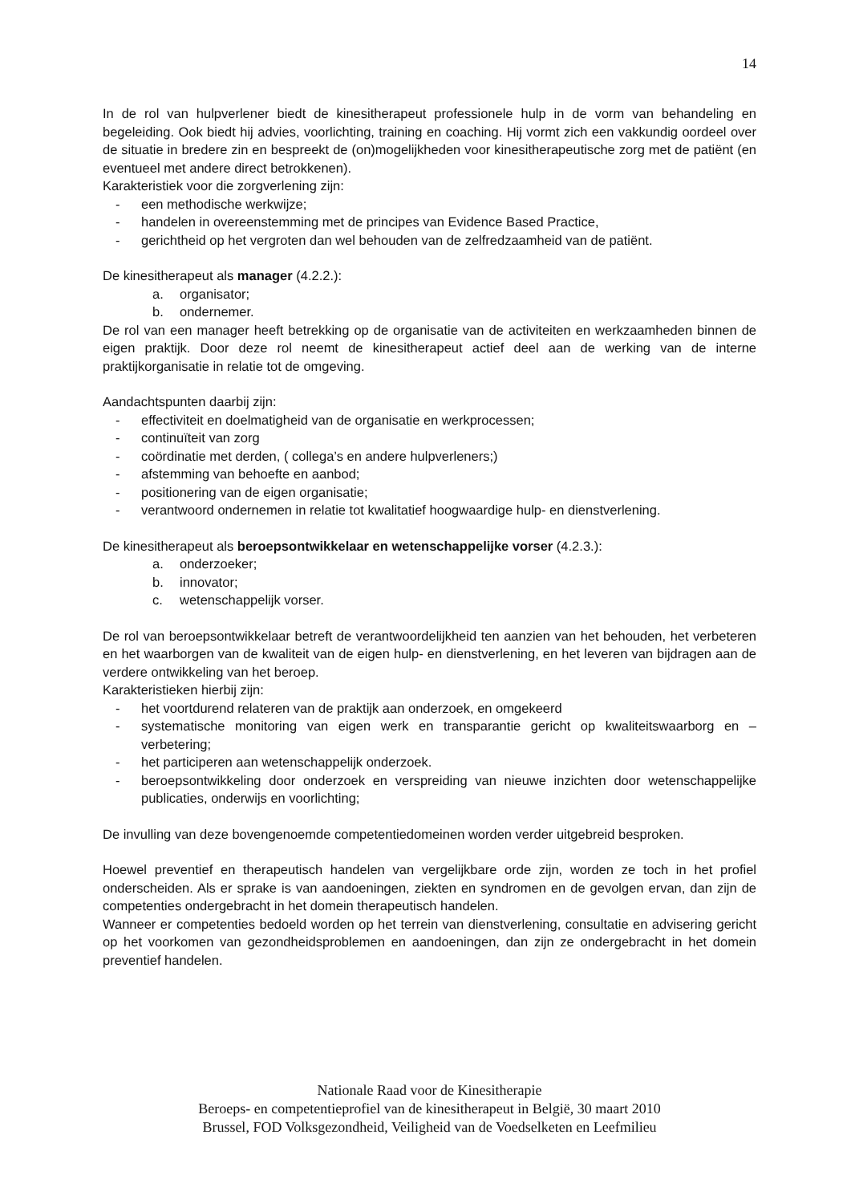14
In de rol van hulpverlener biedt de kinesitherapeut professionele hulp in de vorm van behandeling en begeleiding. Ook biedt hij advies, voorlichting, training en coaching. Hij vormt zich een vakkundig oordeel over de situatie in bredere zin en bespreekt de (on)mogelijkheden voor kinesitherapeutische zorg met de patiënt (en eventueel met andere direct betrokkenen).
Karakteristiek voor die zorgverlening zijn:
- een methodische werkwijze;
- handelen in overeenstemming met de principes van Evidence Based Practice,
- gerichtheid op het vergroten dan wel behouden van de zelfredzaamheid van de patiënt.
De kinesitherapeut als manager (4.2.2.):
a. organisator;
b. ondernemer.
De rol van een manager heeft betrekking op de organisatie van de activiteiten en werkzaamheden binnen de eigen praktijk. Door deze rol neemt de kinesitherapeut actief deel aan de werking van de interne praktijkorganisatie in relatie tot de omgeving.
Aandachtspunten daarbij zijn:
- effectiviteit en doelmatigheid van de organisatie en werkprocessen;
- continuïteit van zorg
- coördinatie met derden, ( collega’s en andere hulpverleners;)
- afstemming van behoefte en aanbod;
- positionering van de eigen organisatie;
- verantwoord ondernemen in relatie tot kwalitatief hoogwaardige hulp- en dienstverlening.
De kinesitherapeut als beroepsontwikkelaar en wetenschappelijke vorser (4.2.3.):
a. onderzoeker;
b. innovator;
c. wetenschappelijk vorser.
De rol van beroepsontwikkelaar betreft de verantwoordelijkheid ten aanzien van het behouden, het verbeteren en het waarborgen van de kwaliteit van de eigen hulp- en dienstverlening, en het leveren van bijdragen aan de verdere ontwikkeling van het beroep.
Karakteristieken hierbij zijn:
- het voortdurend relateren van de praktijk aan onderzoek, en omgekeerd
- systematische monitoring van eigen werk en transparantie gericht op kwaliteitswaarborg en – verbetering;
- het participeren aan wetenschappelijk onderzoek.
- beroepsontwikkeling door onderzoek en verspreiding van nieuwe inzichten door wetenschappelijke publicaties, onderwijs en voorlichting;
De invulling van deze bovengenoemde competentiedomeinen worden verder uitgebreid besproken.
Hoewel preventief en therapeutisch handelen van vergelijkbare orde zijn, worden ze toch in het profiel onderscheiden. Als er sprake is van aandoeningen, ziekten en syndromen en de gevolgen ervan, dan zijn de competenties ondergebracht in het domein therapeutisch handelen.
Wanneer er competenties bedoeld worden op het terrein van dienstverlening, consultatie en advisering gericht op het voorkomen van gezondheidsproblemen en aandoeningen, dan zijn ze ondergebracht in het domein preventief handelen.
Nationale Raad voor de Kinesitherapie
Beroeps- en competentieprofiel van de kinesitherapeut in België, 30 maart 2010
Brussel, FOD Volksgezondheid, Veiligheid van de Voedselketen en Leefmilieu